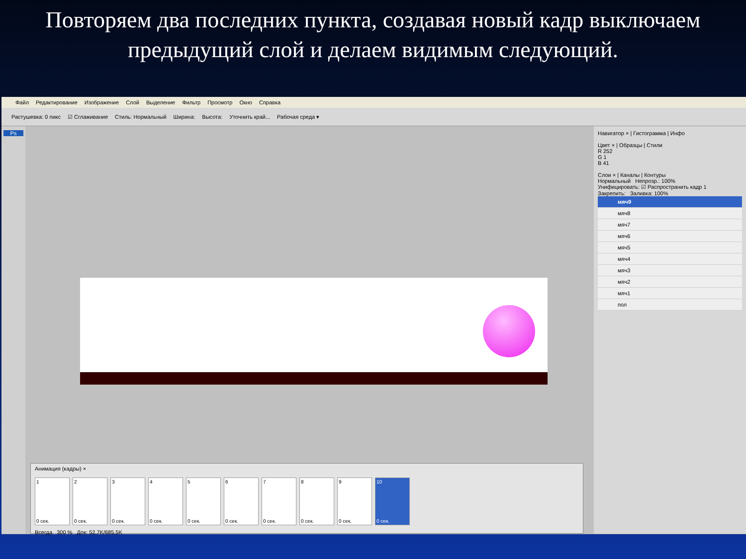Повторяем два последних пункта, создавая новый кадр выключаем предыдущий слой и делаем видимым следующий.
Файл Редактирование Изображение Слой Выделение Фильтр Просмотр Окно Справка
Растушевка: 0 пикс ☑ Сглаживание Стиль: Нормальный Ширина: Высота: Уточнить край... Рабочая среда ▾
Ps
Анимация (кадры) ×
1
0 сек.
2
0 сек.
3
0 сек.
4
0 сек.
5
0 сек.
6
0 сек.
7
0 сек.
8
0 сек.
9
0 сек.
10
0 сек.
Всегда 300 % Док: 52,7K/685,5K
Навигатор × | Гистограмма | Инфо
Цвет × | Образцы | Стили
R 252
G 1
B 41
Слои × | Каналы | Контуры
Нормальный Непрозр.: 100%
Унифицировать: ☑ Распространить кадр 1
Закрепить: Заливка: 100%
мяч9
мяч8
мяч7
мяч6
мяч5
мяч4
мяч3
мяч2
мяч1
пол